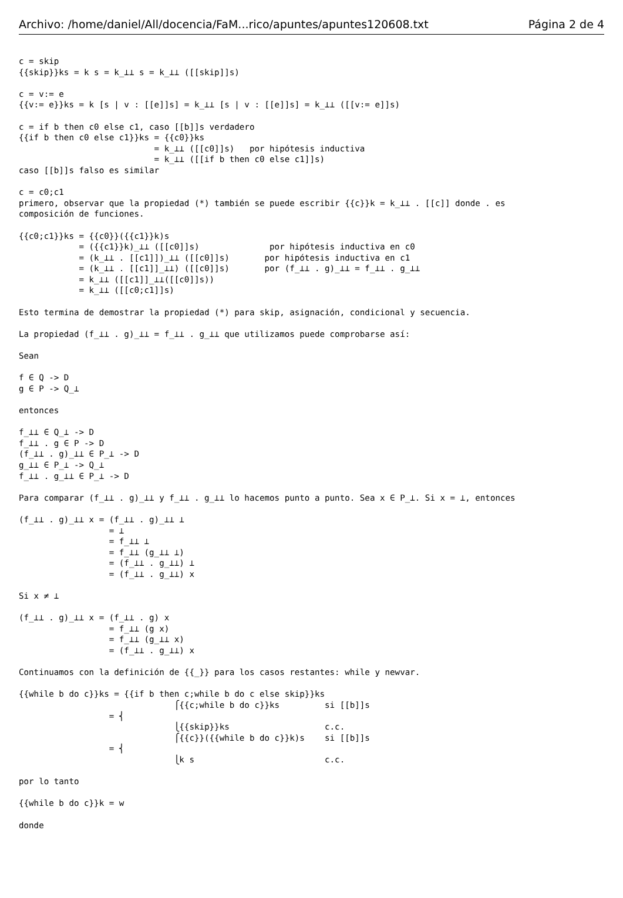Archivo: /home/daniel/All/docencia/FaM...rico/apuntes/apuntes120608.txt Página 2 de 4
c = skip
{{skip}}ks = k s = k_⊥⊥ s = k_⊥⊥ ([[skip]]s)

c = v:= e
{{v:= e}}ks = k [s | v : [[e]]s] = k_⊥⊥ [s | v : [[e]]s] = k_⊥⊥ ([[v:= e]]s)

c = if b then c0 else c1, caso [[b]]s verdadero
{{if b then c0 else c1}}ks = {{c0}}ks
                           = k_⊥⊥ ([[c0]]s)   por hipótesis inductiva
                           = k_⊥⊥ ([[if b then c0 else c1]]s)
caso [[b]]s falso es similar

c = c0;c1
primero, observar que la propiedad (*) también se puede escribir {{c}}k = k_⊥⊥ . [[c]] donde . es
composición de funciones.

{{c0;c1}}ks = {{c0}}({{c1}}k)s
            = ({{c1}}k)_⊥⊥ ([[c0]]s)              por hipótesis inductiva en c0
            = (k_⊥⊥ . [[c1]])_⊥⊥ ([[c0]]s)       por hipótesis inductiva en c1
            = (k_⊥⊥ . [[c1]]_⊥⊥) ([[c0]]s)       por (f_⊥⊥ . g)_⊥⊥ = f_⊥⊥ . g_⊥⊥
            = k_⊥⊥ ([[c1]]_⊥⊥([[c0]]s))
            = k_⊥⊥ ([[c0;c1]]s)

Esto termina de demostrar la propiedad (*) para skip, asignación, condicional y secuencia.

La propiedad (f_⊥⊥ . g)_⊥⊥ = f_⊥⊥ . g_⊥⊥ que utilizamos puede comprobarse así:

Sean

f ∈ Q -> D
g ∈ P -> Q_⊥

entonces

f_⊥⊥ ∈ Q_⊥ -> D
f_⊥⊥ . g ∈ P -> D
(f_⊥⊥ . g)_⊥⊥ ∈ P_⊥ -> D
g_⊥⊥ ∈ P_⊥ -> Q_⊥
f_⊥⊥ . g_⊥⊥ ∈ P_⊥ -> D

Para comparar (f_⊥⊥ . g)_⊥⊥ y f_⊥⊥ . g_⊥⊥ lo hacemos punto a punto. Sea x ∈ P_⊥. Si x = ⊥, entonces

(f_⊥⊥ . g)_⊥⊥ x = (f_⊥⊥ . g)_⊥⊥ ⊥
                  = ⊥
                  = f_⊥⊥ ⊥
                  = f_⊥⊥ (g_⊥⊥ ⊥)
                  = (f_⊥⊥ . g_⊥⊥) ⊥
                  = (f_⊥⊥ . g_⊥⊥) x

Si x ≠ ⊥

(f_⊥⊥ . g)_⊥⊥ x = (f_⊥⊥ . g) x
                  = f_⊥⊥ (g x)
                  = f_⊥⊥ (g_⊥⊥ x)
                  = (f_⊥⊥ . g_⊥⊥) x

Continuamos con la definición de {{_}} para los casos restantes: while y newvar.

{{while b do c}}ks = {{if b then c;while b do c else skip}}ks
                               ⎧{{c;while b do c}}ks         si [[b]]s
                  = ⎨
                               ⎩{{skip}}ks                   c.c.
                               ⎧{{c}}({{while b do c}}k)s    si [[b]]s
                  = ⎨
                               ⎩k s                          c.c.

por lo tanto

{{while b do c}}k = w

donde